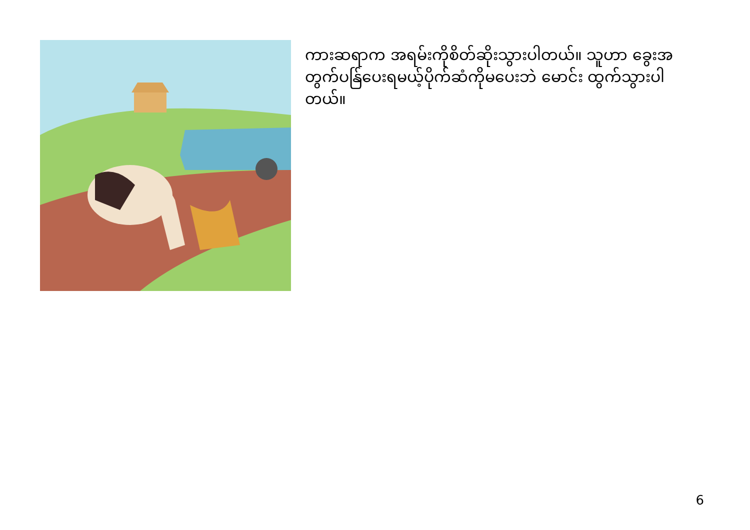ကားဆရာက အရမ်းကိုစိတ်ဆိုးသွားပါတယ်။ သူဟာ ခွေးအတွက်ပန်ြပေးရမယ့်ပိုက်ဆံကိုမပေးဘဲ မောင်း ထွက်သွားပါတယ်။
6